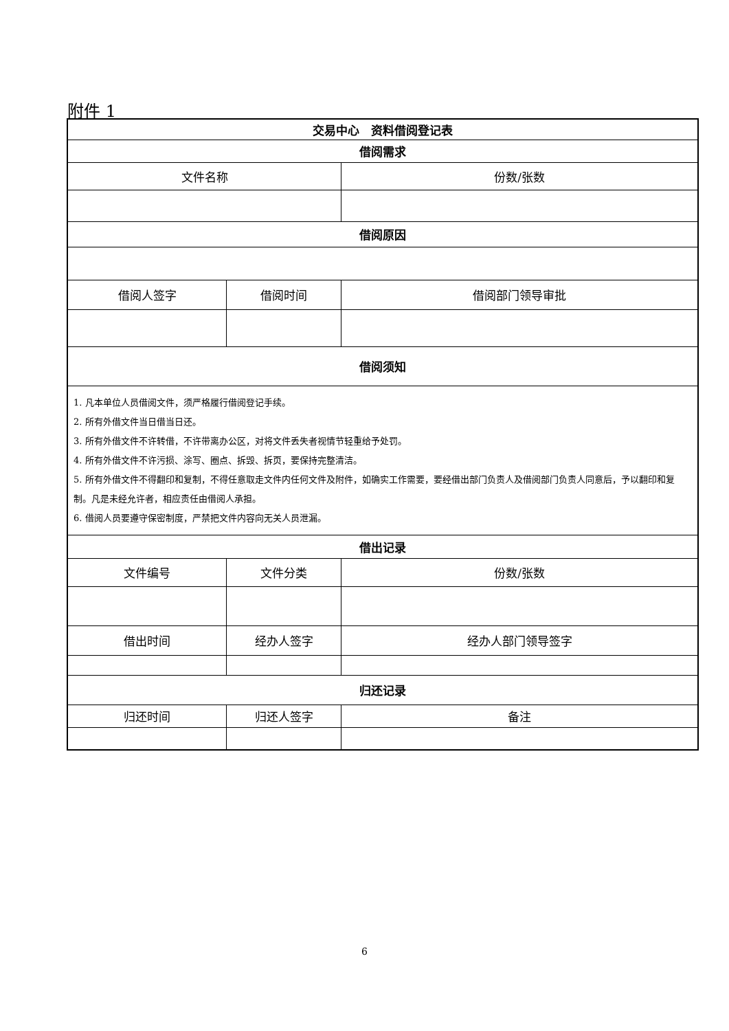附件 1
| 交易中心 资料借阅登记表 | | |
| --- | --- | --- |
| 借阅需求 | | |
| 文件名称 | | 份数/张数 |
| 借阅原因 | | |
| 借阅人签字 | 借阅时间 | 借阅部门领导审批 |
| 借阅须知 | | |
| 1. 凡本单位人员借阅文件，须严格履行借阅登记手续。 2. 所有外借文件当日借当日还。 3. 所有外借文件不许转借，不许带离办公区，对将文件丢失者视情节轻重给予处罚。 4. 所有外借文件不许污损、涂写、圈点、拆毁、拆页，要保持完整清洁。 5. 所有外借文件不得翻印和复制，不得任意取走文件内任何文件及附件，如确实工作需要，要经借出部门负责人及借阅部门负责人同意后，予以翻印和复制。凡是未经允许者，相应责任由借阅人承担。 6. 借阅人员要遵守保密制度，严禁把文件内容向无关人员泄漏。 | | |
| 借出记录 | | |
| 文件编号 | 文件分类 | 份数/张数 |
| 借出时间 | 经办人签字 | 经办人部门领导签字 |
| 归还记录 | | |
| 归还时间 | 归还人签字 | 备注 |
6